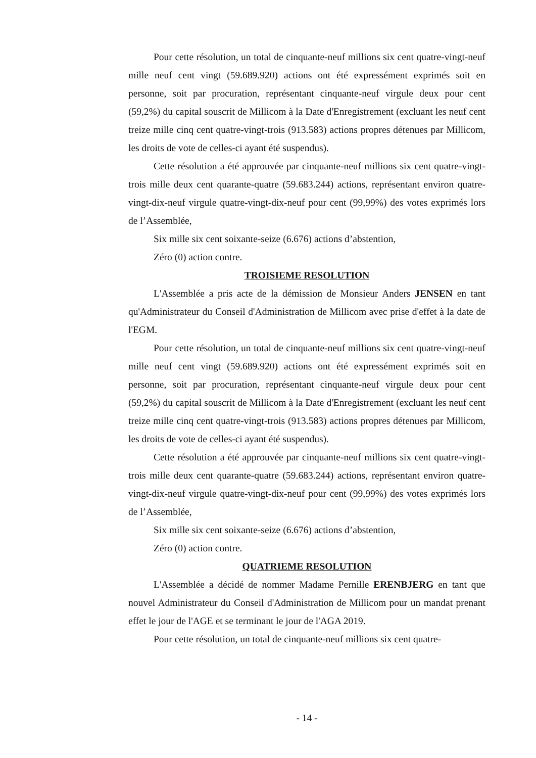Pour cette résolution, un total de cinquante-neuf millions six cent quatre-vingt-neuf mille neuf cent vingt (59.689.920) actions ont été expressément exprimés soit en personne, soit par procuration, représentant cinquante-neuf virgule deux pour cent (59,2%) du capital souscrit de Millicom à la Date d'Enregistrement (excluant les neuf cent treize mille cinq cent quatre-vingt-trois (913.583) actions propres détenues par Millicom, les droits de vote de celles-ci ayant été suspendus).
Cette résolution a été approuvée par cinquante-neuf millions six cent quatre-vingt-trois mille deux cent quarante-quatre (59.683.244) actions, représentant environ quatre-vingt-dix-neuf virgule quatre-vingt-dix-neuf pour cent (99,99%) des votes exprimés lors de l’Assemblée,
Six mille six cent soixante-seize (6.676) actions d’abstention,
Zéro (0) action contre.
TROISIEME RESOLUTION
L'Assemblée a pris acte de la démission de Monsieur Anders JENSEN en tant qu'Administrateur du Conseil d'Administration de Millicom avec prise d'effet à la date de l'EGM.
Pour cette résolution, un total de cinquante-neuf millions six cent quatre-vingt-neuf mille neuf cent vingt (59.689.920) actions ont été expressément exprimés soit en personne, soit par procuration, représentant cinquante-neuf virgule deux pour cent (59,2%) du capital souscrit de Millicom à la Date d'Enregistrement (excluant les neuf cent treize mille cinq cent quatre-vingt-trois (913.583) actions propres détenues par Millicom, les droits de vote de celles-ci ayant été suspendus).
Cette résolution a été approuvée par cinquante-neuf millions six cent quatre-vingt-trois mille deux cent quarante-quatre (59.683.244) actions, représentant environ quatre-vingt-dix-neuf virgule quatre-vingt-dix-neuf pour cent (99,99%) des votes exprimés lors de l’Assemblée,
Six mille six cent soixante-seize (6.676) actions d’abstention,
Zéro (0) action contre.
QUATRIEME RESOLUTION
L'Assemblée a décidé de nommer Madame Pernille ERENBJERG en tant que nouvel Administrateur du Conseil d'Administration de Millicom pour un mandat prenant effet le jour de l'AGE et se terminant le jour de l'AGA 2019.
Pour cette résolution, un total de cinquante-neuf millions six cent quatre-
- 14 -